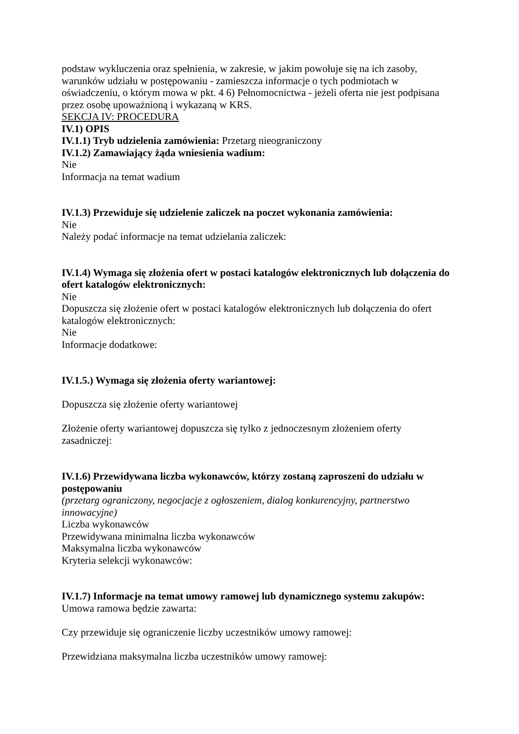podstaw wykluczenia oraz spełnienia, w zakresie, w jakim powołuje się na ich zasoby, warunków udziału w postępowaniu - zamieszcza informacje o tych podmiotach w oświadczeniu, o którym mowa w pkt. 4 6) Pełnomocnictwa - jeżeli oferta nie jest podpisana przez osobę upoważnioną i wykazaną w KRS.
SEKCJA IV: PROCEDURA
IV.1) OPIS
IV.1.1) Tryb udzielenia zamówienia: Przetarg nieograniczony
IV.1.2) Zamawiający żąda wniesienia wadium:
Nie
Informacja na temat wadium
IV.1.3) Przewiduje się udzielenie zaliczek na poczet wykonania zamówienia:
Nie
Należy podać informacje na temat udzielania zaliczek:
IV.1.4) Wymaga się złożenia ofert w postaci katalogów elektronicznych lub dołączenia do ofert katalogów elektronicznych:
Nie
Dopuszcza się złożenie ofert w postaci katalogów elektronicznych lub dołączenia do ofert katalogów elektronicznych:
Nie
Informacje dodatkowe:
IV.1.5.) Wymaga się złożenia oferty wariantowej:
Dopuszcza się złożenie oferty wariantowej
Złożenie oferty wariantowej dopuszcza się tylko z jednoczesnym złożeniem oferty zasadniczej:
IV.1.6) Przewidywana liczba wykonawców, którzy zostaną zaproszeni do udziału w postępowaniu
(przetarg ograniczony, negocjacje z ogłoszeniem, dialog konkurencyjny, partnerstwo innowacyjne)
Liczba wykonawców
Przewidywana minimalna liczba wykonawców
Maksymalna liczba wykonawców
Kryteria selekcji wykonawców:
IV.1.7) Informacje na temat umowy ramowej lub dynamicznego systemu zakupów:
Umowa ramowa będzie zawarta:
Czy przewiduje się ograniczenie liczby uczestników umowy ramowej:
Przewidziana maksymalna liczba uczestników umowy ramowej: